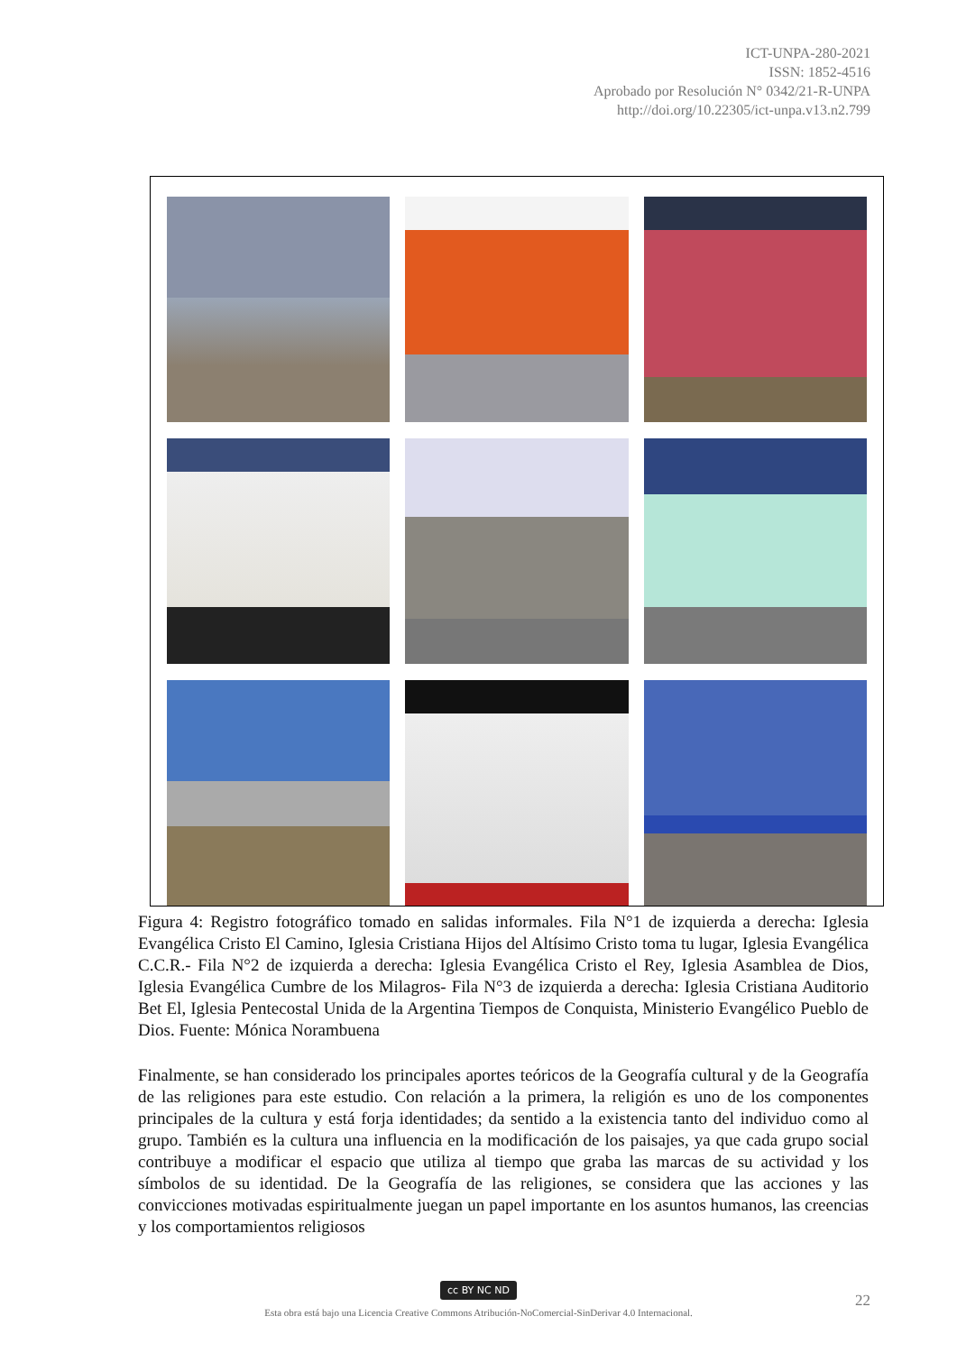ICT-UNPA-280-2021
ISSN: 1852-4516
Aprobado por Resolución N° 0342/21-R-UNPA
http://doi.org/10.22305/ict-unpa.v13.n2.799
Figura 4: Registro fotográfico tomado en salidas informales. Fila N°1 de izquierda a derecha: Iglesia Evangélica Cristo El Camino, Iglesia Cristiana Hijos del Altísimo Cristo toma tu lugar, Iglesia Evangélica C.C.R.- Fila N°2 de izquierda a derecha: Iglesia Evangélica Cristo el Rey, Iglesia Asamblea de Dios, Iglesia Evangélica Cumbre de los Milagros- Fila N°3 de izquierda a derecha: Iglesia Cristiana Auditorio Bet El, Iglesia Pentecostal Unida de la Argentina Tiempos de Conquista, Ministerio Evangélico Pueblo de Dios. Fuente: Mónica Norambuena
Finalmente, se han considerado los principales aportes teóricos de la Geografía cultural y de la Geografía de las religiones para este estudio. Con relación a la primera, la religión es uno de los componentes principales de la cultura y está forja identidades; da sentido a la existencia tanto del individuo como al grupo. También es la cultura una influencia en la modificación de los paisajes, ya que cada grupo social contribuye a modificar el espacio que utiliza al tiempo que graba las marcas de su actividad y los símbolos de su identidad. De la Geografía de las religiones, se considera que las acciones y las convicciones motivadas espiritualmente juegan un papel importante en los asuntos humanos, las creencias y los comportamientos religiosos
cc BY NC ND
Esta obra está bajo una Licencia Creative Commons Atribución-NoComercial-SinDerivar 4.0 Internacional.
22